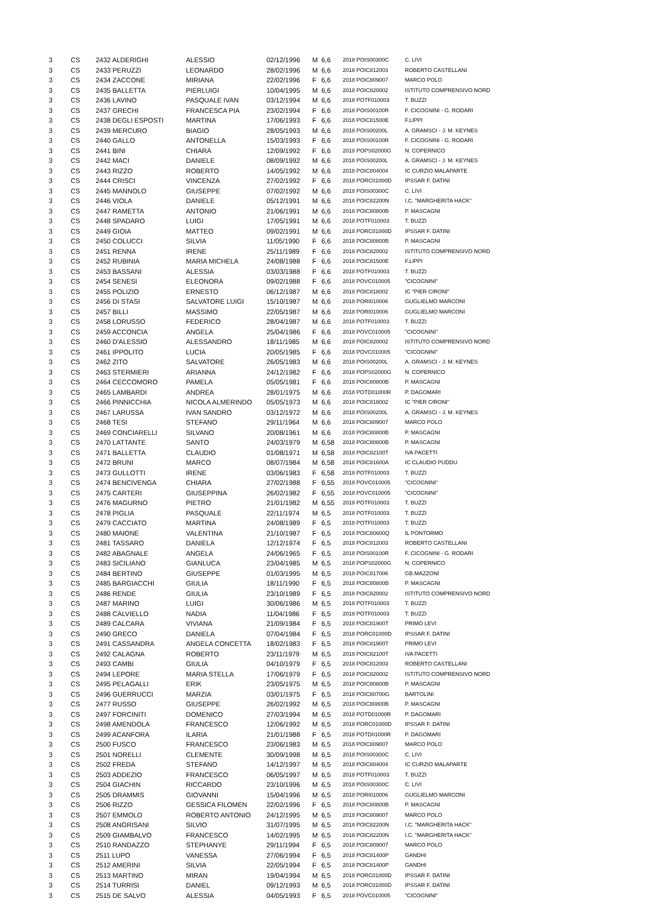| 3 | CS | 2432 ALDERIGHI | ALESSIO | 02/12/1996 | M | 6,6 | 2018 POIS00300C | C. LIVI |
| 3 | CS | 2433 PERUZZI | LEONARDO | 28/02/1996 | M | 6,6 | 2018 POIC812003 | ROBERTO CASTELLANI |
| 3 | CS | 2434 ZACCONE | MIRIANA | 22/02/1996 | F | 6,6 | 2018 POIC809007 | MARCO POLO |
| 3 | CS | 2435 BALLETTA | PIERLUIGI | 10/04/1995 | M | 6,6 | 2018 POIC820002 | ISTITUTO COMPRENSIVO NORD |
| 3 | CS | 2436 LAVINO | PASQUALE IVAN | 03/12/1994 | M | 6,6 | 2018 POTF010003 | T. BUZZI |
| 3 | CS | 2437 GRECHI | FRANCESCA PIA | 23/02/1994 | F | 6,6 | 2018 POIS00100R | F. CICOGNINI - G. RODARI |
| 3 | CS | 2438 DEGLI ESPOSTI | MARTINA | 17/06/1993 | F | 6,6 | 2018 POIC81500E | F.LIPPI |
| 3 | CS | 2439 MERCURO | BIAGIO | 28/05/1993 | M | 6,6 | 2018 POIS00200L | A. GRAMSCI - J. M. KEYNES |
| 3 | CS | 2440 GALLO | ANTONELLA | 15/03/1993 | F | 6,6 | 2018 POIS00100R | F. CICOGNINI - G. RODARI |
| 3 | CS | 2441 BINI | CHIARA | 12/09/1992 | F | 6,6 | 2018 POPS02000G | N. COPERNICO |
| 3 | CS | 2442 MACI | DANIELE | 08/09/1992 | M | 6,6 | 2018 POIS00200L | A. GRAMSCI - J. M. KEYNES |
| 3 | CS | 2443 RIZZO | ROBERTO | 14/05/1992 | M | 6,6 | 2018 POIC804004 | IC CURZIO MALAPARTE |
| 3 | CS | 2444 CRISCI | VINCENZA | 27/02/1992 | F | 6,6 | 2018 PORC01000D | IPSSAR F. DATINI |
| 3 | CS | 2445 MANNOLO | GIUSEPPE | 07/02/1992 | M | 6,6 | 2018 POIS00300C | C. LIVI |
| 3 | CS | 2446 VIOLA | DANIELE | 05/12/1991 | M | 6,6 | 2018 POIC82200N | I.C. "MARGHERITA HACK" |
| 3 | CS | 2447 RAMETTA | ANTONIO | 21/06/1991 | M | 6,6 | 2018 POIC80800B | P. MASCAGNI |
| 3 | CS | 2448 SPADARO | LUIGI | 17/05/1991 | M | 6,6 | 2018 POTF010003 | T. BUZZI |
| 3 | CS | 2449 GIOIA | MATTEO | 09/02/1991 | M | 6,6 | 2018 PORC01000D | IPSSAR F. DATINI |
| 3 | CS | 2450 COLUCCI | SILVIA | 11/05/1990 | F | 6,6 | 2018 POIC80800B | P. MASCAGNI |
| 3 | CS | 2451 RENNA | IRENE | 25/11/1989 | F | 6,6 | 2018 POIC820002 | ISTITUTO COMPRENSIVO NORD |
| 3 | CS | 2452 RUBINIA | MARIA MICHELA | 24/08/1988 | F | 6,6 | 2018 POIC81500E | F.LIPPI |
| 3 | CS | 2453 BASSANI | ALESSIA | 03/03/1988 | F | 6,6 | 2018 POTF010003 | T. BUZZI |
| 3 | CS | 2454 SENESI | ELEONORA | 09/02/1988 | F | 6,6 | 2018 POVC010005 | "CICOGNINI" |
| 3 | CS | 2455 POLIZIO | ERNESTO | 06/12/1987 | M | 6,6 | 2018 POIC818002 | IC "PIER CIRONI" |
| 3 | CS | 2456 DI STASI | SALVATORE LUIGI | 15/10/1987 | M | 6,6 | 2018 PORI010006 | GUGLIELMO MARCONI |
| 3 | CS | 2457 BILLI | MASSIMO | 22/05/1987 | M | 6,6 | 2018 PORI010006 | GUGLIELMO MARCONI |
| 3 | CS | 2458 LORUSSO | FEDERICO | 28/04/1987 | M | 6,6 | 2018 POTF010003 | T. BUZZI |
| 3 | CS | 2459 ACCONCIA | ANGELA | 25/04/1986 | F | 6,6 | 2018 POVC010005 | "CICOGNINI" |
| 3 | CS | 2460 D'ALESSIO | ALESSANDRO | 18/11/1985 | M | 6,6 | 2018 POIC820002 | ISTITUTO COMPRENSIVO NORD |
| 3 | CS | 2461 IPPOLITO | LUCIA | 20/05/1985 | F | 6,6 | 2018 POVC010005 | "CICOGNINI" |
| 3 | CS | 2462 ZITO | SALVATORE | 26/05/1983 | M | 6,6 | 2018 POIS00200L | A. GRAMSCI - J. M. KEYNES |
| 3 | CS | 2463 STERMIERI | ARIANNA | 24/12/1982 | F | 6,6 | 2018 POPS02000G | N. COPERNICO |
| 3 | CS | 2464 CECCOMORO | PAMELA | 05/05/1981 | F | 6,6 | 2018 POIC80800B | P. MASCAGNI |
| 3 | CS | 2465 LAMBARDI | ANDREA | 28/01/1975 | M | 6,6 | 2018 POTD01000R | P. DAGOMARI |
| 3 | CS | 2466 PINNICCHIA | NICOLA ALMERINDO | 05/05/1973 | M | 6,6 | 2018 POIC818002 | IC "PIER CIRONI" |
| 3 | CS | 2467 LARUSSA | IVAN SANDRO | 03/12/1972 | M | 6,6 | 2018 POIS00200L | A. GRAMSCI - J. M. KEYNES |
| 3 | CS | 2468 TESI | STEFANO | 29/11/1964 | M | 6,6 | 2018 POIC809007 | MARCO POLO |
| 3 | CS | 2469 CONCIARELLI | SILVANO | 20/08/1961 | M | 6,6 | 2018 POIC80800B | P. MASCAGNI |
| 3 | CS | 2470 LATTANTE | SANTO | 24/03/1979 | M | 6,58 | 2018 POIC80800B | P. MASCAGNI |
| 3 | CS | 2471 BALLETTA | CLAUDIO | 01/08/1971 | M | 6,58 | 2018 POIC82100T | IVA PACETTI |
| 3 | CS | 2472 BRUNI | MARCO | 08/07/1984 | M | 6,58 | 2018 POIC81600A | IC CLAUDIO PUDDU |
| 3 | CS | 2473 GULLOTTI | IRENE | 03/06/1983 | F | 6,58 | 2018 POTF010003 | T. BUZZI |
| 3 | CS | 2474 BENCIVENGA | CHIARA | 27/02/1988 | F | 6,55 | 2018 POVC010005 | "CICOGNINI" |
| 3 | CS | 2475 CARTERI | GIUSEPPINA | 26/02/1982 | F | 6,55 | 2018 POVC010005 | "CICOGNINI" |
| 3 | CS | 2476 MAGURNO | PIETRO | 21/01/1982 | M | 6,55 | 2018 POTF010003 | T. BUZZI |
| 3 | CS | 2478 PIGLIA | PASQUALE | 22/11/1974 | M | 6,5 | 2018 POTF010003 | T. BUZZI |
| 3 | CS | 2479 CACCIATO | MARTINA | 24/08/1989 | F | 6,5 | 2018 POTF010003 | T. BUZZI |
| 3 | CS | 2480 MAIONE | VALENTINA | 21/10/1987 | F | 6,5 | 2018 POIC80600Q | IL PONTORMO |
| 3 | CS | 2481 TASSARO | DANIELA | 12/12/1974 | F | 6,5 | 2018 POIC812003 | ROBERTO CASTELLANI |
| 3 | CS | 2482 ABAGNALE | ANGELA | 24/06/1965 | F | 6,5 | 2018 POIS00100R | F. CICOGNINI - G. RODARI |
| 3 | CS | 2483 SICILIANO | GIANLUCA | 23/04/1985 | M | 6,5 | 2018 POPS02000G | N. COPERNICO |
| 3 | CS | 2484 BERTINO | GIUSEPPE | 01/03/1995 | M | 6,5 | 2018 POIC817006 | GB.MAZZONI |
| 3 | CS | 2485 BARGIACCHI | GIULIA | 18/11/1990 | F | 6,5 | 2018 POIC80800B | P. MASCAGNI |
| 3 | CS | 2486 RENDE | GIULIA | 23/10/1989 | F | 6,5 | 2018 POIC820002 | ISTITUTO COMPRENSIVO NORD |
| 3 | CS | 2487 MARINO | LUIGI | 30/06/1986 | M | 6,5 | 2018 POTF010003 | T. BUZZI |
| 3 | CS | 2488 CALVIELLO | NADIA | 11/04/1986 | F | 6,5 | 2018 POTF010003 | T. BUZZI |
| 3 | CS | 2489 CALCARA | VIVIANA | 21/09/1984 | F | 6,5 | 2018 POIC81900T | PRIMO LEVI |
| 3 | CS | 2490 GRECO | DANIELA | 07/04/1984 | F | 6,5 | 2018 PORC01000D | IPSSAR F. DATINI |
| 3 | CS | 2491 CASSANDRA | ANGELA CONCETTA | 18/02/1983 | F | 6,5 | 2018 POIC81900T | PRIMO LEVI |
| 3 | CS | 2492 CALAGNA | ROBERTO | 23/11/1979 | M | 6,5 | 2018 POIC82100T | IVA PACETTI |
| 3 | CS | 2493 CAMBI | GIULIA | 04/10/1979 | F | 6,5 | 2018 POIC812003 | ROBERTO CASTELLANI |
| 3 | CS | 2494 LEPORE | MARIA STELLA | 17/06/1979 | F | 6,5 | 2018 POIC820002 | ISTITUTO COMPRENSIVO NORD |
| 3 | CS | 2495 PELAGALLI | ERIK | 23/05/1975 | M | 6,5 | 2018 POIC80800B | P. MASCAGNI |
| 3 | CS | 2496 GUERRUCCI | MARZIA | 03/01/1975 | F | 6,5 | 2018 POIC80700G | BARTOLINI |
| 3 | CS | 2477 RUSSO | GIUSEPPE | 26/02/1992 | M | 6,5 | 2018 POIC80800B | P. MASCAGNI |
| 3 | CS | 2497 FORCINITI | DOMENICO | 27/03/1994 | M | 6,5 | 2018 POTD01000R | P. DAGOMARI |
| 3 | CS | 2498 AMENDOLA | FRANCESCO | 12/06/1992 | M | 6,5 | 2018 PORC01000D | IPSSAR F. DATINI |
| 3 | CS | 2499 ACANFORA | ILARIA | 21/01/1988 | F | 6,5 | 2018 POTD01000R | P. DAGOMARI |
| 3 | CS | 2500 FUSCO | FRANCESCO | 23/06/1983 | M | 6,5 | 2018 POIC809007 | MARCO POLO |
| 3 | CS | 2501 NORELLI | CLEMENTE | 30/09/1998 | M | 6,5 | 2018 POIS00300C | C. LIVI |
| 3 | CS | 2502 FREDA | STEFANO | 14/12/1997 | M | 6,5 | 2018 POIC804004 | IC CURZIO MALAPARTE |
| 3 | CS | 2503 ADDEZIO | FRANCESCO | 06/05/1997 | M | 6,5 | 2018 POTF010003 | T. BUZZI |
| 3 | CS | 2504 GIACHIN | RICCARDO | 23/10/1996 | M | 6,5 | 2018 POIS00300C | C. LIVI |
| 3 | CS | 2505 DRAMMIS | GIOVANNI | 15/04/1996 | M | 6,5 | 2018 PORI010006 | GUGLIELMO MARCONI |
| 3 | CS | 2506 RIZZO | GESSICA FILOMEN | 22/02/1996 | F | 6,5 | 2018 POIC80800B | P. MASCAGNI |
| 3 | CS | 2507 EMMOLO | ROBERTO ANTONIO | 24/12/1995 | M | 6,5 | 2018 POIC809007 | MARCO POLO |
| 3 | CS | 2508 ANGRISANI | SILVIO | 31/07/1995 | M | 6,5 | 2018 POIC82200N | I.C. "MARGHERITA HACK" |
| 3 | CS | 2509 GIAMBALVO | FRANCESCO | 14/02/1995 | M | 6,5 | 2018 POIC82200N | I.C. "MARGHERITA HACK" |
| 3 | CS | 2510 RANDAZZO | STEPHANYE | 29/11/1994 | F | 6,5 | 2018 POIC809007 | MARCO POLO |
| 3 | CS | 2511 LUPO | VANESSA | 27/06/1994 | F | 6,5 | 2018 POIC81400P | GANDHI |
| 3 | CS | 2512 AMERINI | SILVIA | 22/05/1994 | F | 6,5 | 2018 POIC81400P | GANDHI |
| 3 | CS | 2513 MARTINO | MIRAN | 19/04/1994 | M | 6,5 | 2018 PORC01000D | IPSSAR F. DATINI |
| 3 | CS | 2514 TURRISI | DANIEL | 09/12/1993 | M | 6,5 | 2018 PORC01000D | IPSSAR F. DATINI |
| 3 | CS | 2515 DE SALVO | ALESSIA | 04/05/1993 | F | 6,5 | 2018 POVC010005 | "CICOGNINI" |